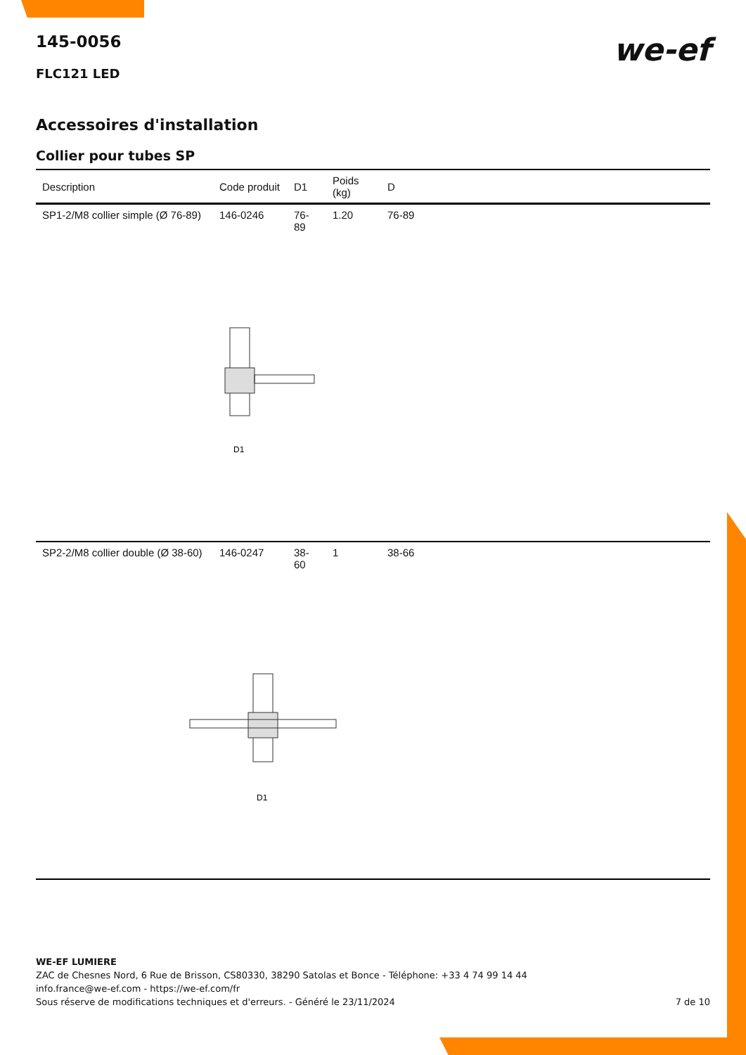we-ef
145-0056
FLC121 LED
Accessoires d'installation
Collier pour tubes SP
| Description | Code produit | D1 | Poids (kg) | D |
| --- | --- | --- | --- | --- |
| SP1-2/M8 collier simple (Ø 76-89) | 146-0246 | 76-89 | 1.20 | 76-89 |
| D1 | | | | |
| SP2-2/M8 collier double (Ø 38-60) | 146-0247 | 38-60 | 1 | 38-66 |
| D1 | | | | |
WE-EF LUMIERE
ZAC de Chesnes Nord, 6 Rue de Brisson, CS80330, 38290 Satolas et Bonce - Téléphone: +33 4 74 99 14 44
info.france@we-ef.com - https://we-ef.com/fr
Sous réserve de modifications techniques et d'erreurs. - Généré le 23/11/2024 7 de 10